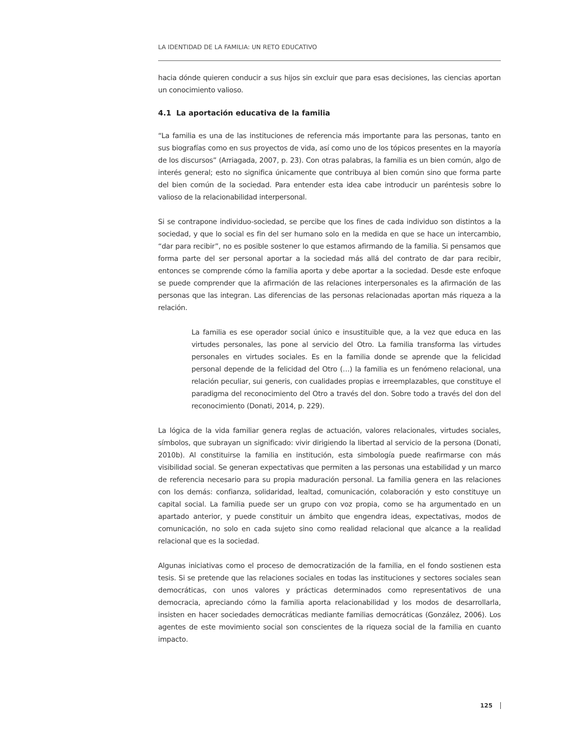LA IDENTIDAD DE LA FAMILIA: UN RETO EDUCATIVO
hacia dónde quieren conducir a sus hijos sin excluir que para esas decisiones, las ciencias aportan un conocimiento valioso.
4.1 La aportación educativa de la familia
“La familia es una de las instituciones de referencia más importante para las personas, tanto en sus biografías como en sus proyectos de vida, así como uno de los tópicos presentes en la mayoría de los discursos” (Arriagada, 2007, p. 23). Con otras palabras, la familia es un bien común, algo de interés general; esto no significa únicamente que contribuya al bien común sino que forma parte del bien común de la sociedad. Para entender esta idea cabe introducir un paréntesis sobre lo valioso de la relacionabilidad interpersonal.
Si se contrapone individuo-sociedad, se percibe que los fines de cada individuo son distintos a la sociedad, y que lo social es fin del ser humano solo en la medida en que se hace un intercambio, “dar para recibir”, no es posible sostener lo que estamos afirmando de la familia. Si pensamos que forma parte del ser personal aportar a la sociedad más allá del contrato de dar para recibir, entonces se comprende cómo la familia aporta y debe aportar a la sociedad. Desde este enfoque se puede comprender que la afirmación de las relaciones interpersonales es la afirmación de las personas que las integran. Las diferencias de las personas relacionadas aportan más riqueza a la relación.
La familia es ese operador social único e insustituible que, a la vez que educa en las virtudes personales, las pone al servicio del Otro. La familia transforma las virtudes personales en virtudes sociales. Es en la familia donde se aprende que la felicidad personal depende de la felicidad del Otro (…) la familia es un fenómeno relacional, una relación peculiar, sui generis, con cualidades propias e irreemplazables, que constituye el paradigma del reconocimiento del Otro a través del don. Sobre todo a través del don del reconocimiento (Donati, 2014, p. 229).
La lógica de la vida familiar genera reglas de actuación, valores relacionales, virtudes sociales, símbolos, que subrayan un significado: vivir dirigiendo la libertad al servicio de la persona (Donati, 2010b). Al constituirse la familia en institución, esta simbología puede reafirmarse con más visibilidad social. Se generan expectativas que permiten a las personas una estabilidad y un marco de referencia necesario para su propia maduración personal. La familia genera en las relaciones con los demás: confianza, solidaridad, lealtad, comunicación, colaboración y esto constituye un capital social. La familia puede ser un grupo con voz propia, como se ha argumentado en un apartado anterior, y puede constituir un ámbito que engendra ideas, expectativas, modos de comunicación, no solo en cada sujeto sino como realidad relacional que alcance a la realidad relacional que es la sociedad.
Algunas iniciativas como el proceso de democratización de la familia, en el fondo sostienen esta tesis. Si se pretende que las relaciones sociales en todas las instituciones y sectores sociales sean democráticas, con unos valores y prácticas determinados como representativos de una democracia, apreciando cómo la familia aporta relacionabilidad y los modos de desarrollarla, insisten en hacer sociedades democráticas mediante familias democráticas (González, 2006). Los agentes de este movimiento social son conscientes de la riqueza social de la familia en cuanto impacto.
125